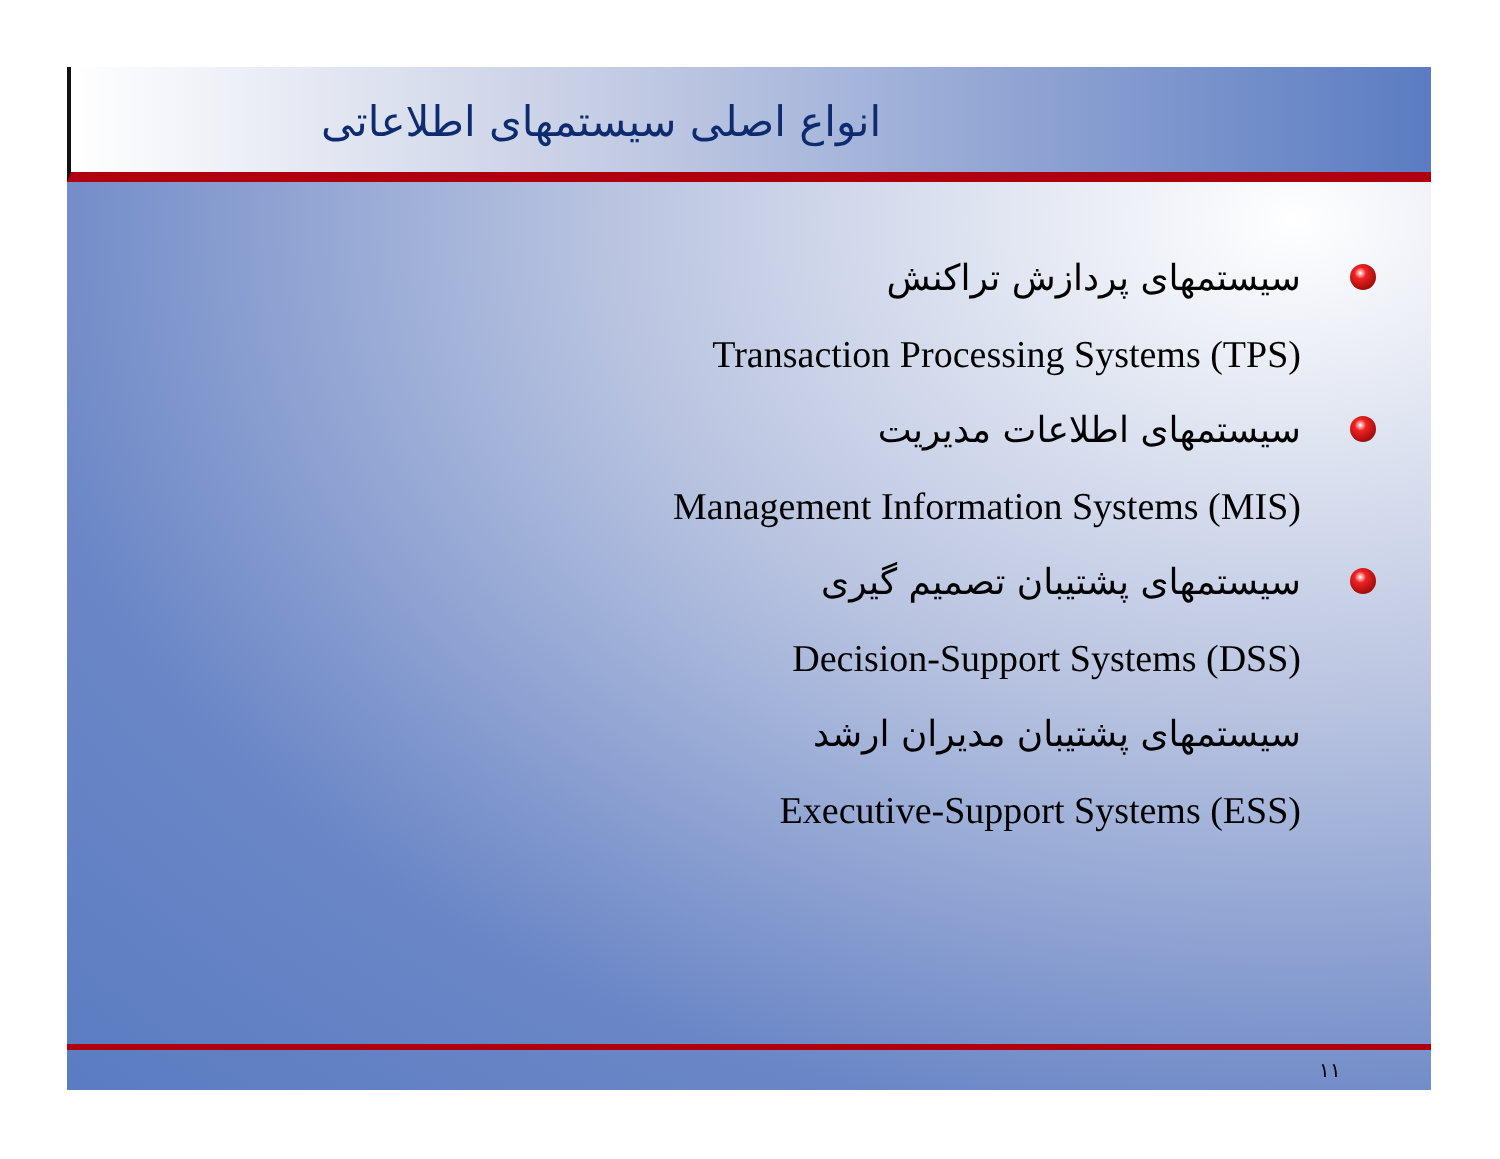انواع اصلی سیستمهای اطلاعاتی
سیستمهای پردازش تراکنش
Transaction Processing Systems (TPS)
سیستمهای اطلاعات مدیریت
Management Information Systems (MIS)
سیستمهای پشتیبان تصمیم گیری
Decision-Support Systems (DSS)
سیستمهای پشتیبان مدیران ارشد
Executive-Support Systems (ESS)
۱۱